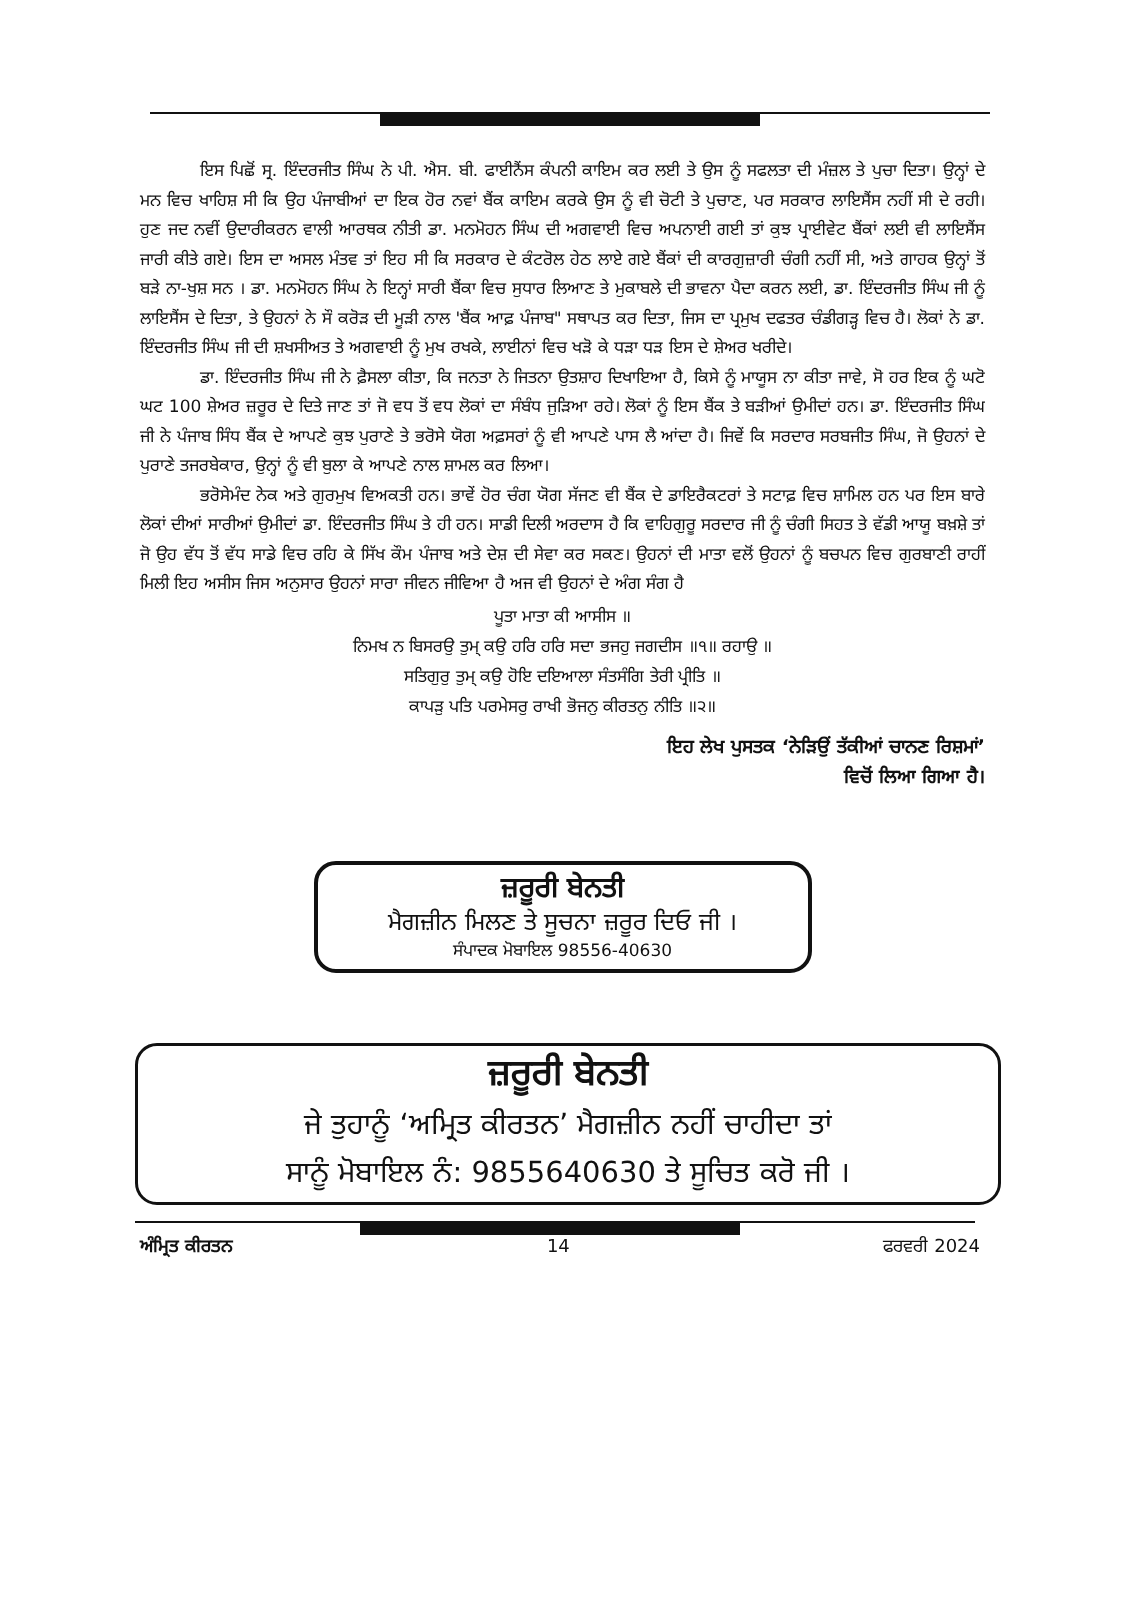ਇਸ ਪਿਛੋਂ ਸ੍ਰ. ਇੰਦਰਜੀਤ ਸਿੰਘ ਨੇ ਪੀ. ਐਸ. ਬੀ. ਫਾਈਨੈਂਸ ਕੰਪਨੀ ਕਾਇਮ ਕਰ ਲਈ ਤੇ ਉਸ ਨੂੰ ਸਫਲਤਾ ਦੀ ਮੰਜ਼ਲ ਤੇ ਪੁਚਾ ਦਿਤਾ। ਉਨ੍ਹਾਂ ਦੇ ਮਨ ਵਿਚ ਖਾਹਿਸ਼ ਸੀ ਕਿ ਉਹ ਪੰਜਾਬੀਆਂ ਦਾ ਇਕ ਹੋਰ ਨਵਾਂ ਬੈਂਕ ਕਾਇਮ ਕਰਕੇ ਉਸ ਨੂੰ ਵੀ ਚੋਟੀ ਤੇ ਪੁਚਾਣ, ਪਰ ਸਰਕਾਰ ਲਾਇਸੈਂਸ ਨਹੀਂ ਸੀ ਦੇ ਰਹੀ। ਹੁਣ ਜਦ ਨਵੀਂ ਉਦਾਰੀਕਰਨ ਵਾਲੀ ਆਰਥਕ ਨੀਤੀ ਡਾ. ਮਨਮੋਹਨ ਸਿੰਘ ਦੀ ਅਗਵਾਈ ਵਿਚ ਅਪਨਾਈ ਗਈ ਤਾਂ ਕੁਝ ਪ੍ਰਾਈਵੇਟ ਬੈਂਕਾਂ ਲਈ ਵੀ ਲਾਇਸੈਂਸ ਜਾਰੀ ਕੀਤੇ ਗਏ। ਇਸ ਦਾ ਅਸਲ ਮੰਤਵ ਤਾਂ ਇਹ ਸੀ ਕਿ ਸਰਕਾਰ ਦੇ ਕੰਟਰੋਲ ਹੇਠ ਲਾਏ ਗਏ ਬੈਂਕਾਂ ਦੀ ਕਾਰਗੁਜ਼ਾਰੀ ਚੰਗੀ ਨਹੀਂ ਸੀ, ਅਤੇ ਗਾਹਕ ਉਨ੍ਹਾਂ ਤੋਂ ਬੜੇ ਨਾ-ਖੁਸ਼ ਸਨ । ਡਾ. ਮਨਮੋਹਨ ਸਿੰਘ ਨੇ ਇਨ੍ਹਾਂ ਸਾਰੀ ਬੈਂਕਾ ਵਿਚ ਸੁਧਾਰ ਲਿਆਣ ਤੇ ਮੁਕਾਬਲੇ ਦੀ ਭਾਵਨਾ ਪੈਦਾ ਕਰਨ ਲਈ, ਡਾ. ਇੰਦਰਜੀਤ ਸਿੰਘ ਜੀ ਨੂੰ ਲਾਇਸੈਂਸ ਦੇ ਦਿਤਾ, ਤੇ ਉਹਨਾਂ ਨੇ ਸੌ ਕਰੋੜ ਦੀ ਮੂੜੀ ਨਾਲ 'ਬੈਂਕ ਆਫ਼ ਪੰਜਾਬ" ਸਥਾਪਤ ਕਰ ਦਿਤਾ, ਜਿਸ ਦਾ ਪ੍ਰਮੁਖ ਦਫਤਰ ਚੰਡੀਗੜ੍ਹ ਵਿਚ ਹੈ। ਲੋਕਾਂ ਨੇ ਡਾ. ਇੰਦਰਜੀਤ ਸਿੰਘ ਜੀ ਦੀ ਸ਼ਖਸੀਅਤ ਤੇ ਅਗਵਾਈ ਨੂੰ ਮੁਖ ਰਖਕੇ, ਲਾਈਨਾਂ ਵਿਚ ਖੜੋ ਕੇ ਧੜਾ ਧੜ ਇਸ ਦੇ ਸ਼ੇਅਰ ਖਰੀਦੇ।
ਡਾ. ਇੰਦਰਜੀਤ ਸਿੰਘ ਜੀ ਨੇ ਫ਼ੈਸਲਾ ਕੀਤਾ, ਕਿ ਜਨਤਾ ਨੇ ਜਿਤਨਾ ਉਤਸ਼ਾਹ ਦਿਖਾਇਆ ਹੈ, ਕਿਸੇ ਨੂੰ ਮਾਯੂਸ ਨਾ ਕੀਤਾ ਜਾਵੇ, ਸੋ ਹਰ ਇਕ ਨੂੰ ਘਟੋ ਘਟ 100 ਸ਼ੇਅਰ ਜ਼ਰੂਰ ਦੇ ਦਿਤੇ ਜਾਣ ਤਾਂ ਜੋ ਵਧ ਤੋਂ ਵਧ ਲੋਕਾਂ ਦਾ ਸੰਬੰਧ ਜੁੜਿਆ ਰਹੇ। ਲੋਕਾਂ ਨੂੰ ਇਸ ਬੈਂਕ ਤੇ ਬੜੀਆਂ ਉਮੀਦਾਂ ਹਨ। ਡਾ. ਇੰਦਰਜੀਤ ਸਿੰਘ ਜੀ ਨੇ ਪੰਜਾਬ ਸਿੰਧ ਬੈਂਕ ਦੇ ਆਪਣੇ ਕੁਝ ਪੁਰਾਣੇ ਤੇ ਭਰੋਸੇ ਯੋਗ ਅਫ਼ਸਰਾਂ ਨੂੰ ਵੀ ਆਪਣੇ ਪਾਸ ਲੈ ਆਂਦਾ ਹੈ। ਜਿਵੇਂ ਕਿ ਸਰਦਾਰ ਸਰਬਜੀਤ ਸਿੰਘ, ਜੋ ਉਹਨਾਂ ਦੇ ਪੁਰਾਣੇ ਤਜਰਬੇਕਾਰ, ਉਨ੍ਹਾਂ ਨੂੰ ਵੀ ਬੁਲਾ ਕੇ ਆਪਣੇ ਨਾਲ ਸ਼ਾਮਲ ਕਰ ਲਿਆ।
ਭਰੋਸੇਮੰਦ ਨੇਕ ਅਤੇ ਗੁਰਮੁਖ ਵਿਅਕਤੀ ਹਨ। ਭਾਵੇਂ ਹੋਰ ਚੰਗ ਯੋਗ ਸੱਜਣ ਵੀ ਬੈਂਕ ਦੇ ਡਾਇਰੈਕਟਰਾਂ ਤੇ ਸਟਾਫ਼ ਵਿਚ ਸ਼ਾਮਿਲ ਹਨ ਪਰ ਇਸ ਬਾਰੇ ਲੋਕਾਂ ਦੀਆਂ ਸਾਰੀਆਂ ਉਮੀਦਾਂ ਡਾ. ਇੰਦਰਜੀਤ ਸਿੰਘ ਤੇ ਹੀ ਹਨ। ਸਾਡੀ ਦਿਲੀ ਅਰਦਾਸ ਹੈ ਕਿ ਵਾਹਿਗੁਰੂ ਸਰਦਾਰ ਜੀ ਨੂੰ ਚੰਗੀ ਸਿਹਤ ਤੇ ਵੱਡੀ ਆਯੂ ਬਖ਼ਸ਼ੇ ਤਾਂ ਜੋ ਉਹ ਵੱਧ ਤੋਂ ਵੱਧ ਸਾਡੇ ਵਿਚ ਰਹਿ ਕੇ ਸਿੱਖ ਕੌਮ ਪੰਜਾਬ ਅਤੇ ਦੇਸ਼ ਦੀ ਸੇਵਾ ਕਰ ਸਕਣ। ਉਹਨਾਂ ਦੀ ਮਾਤਾ ਵਲੋਂ ਉਹਨਾਂ ਨੂੰ ਬਚਪਨ ਵਿਚ ਗੁਰਬਾਣੀ ਰਾਹੀਂ ਮਿਲੀ ਇਹ ਅਸੀਸ ਜਿਸ ਅਨੁਸਾਰ ਉਹਨਾਂ ਸਾਰਾ ਜੀਵਨ ਜੀਵਿਆ ਹੈ ਅਜ ਵੀ ਉਹਨਾਂ ਦੇ ਅੰਗ ਸੰਗ ਹੈ
ਪੂਤਾ ਮਾਤਾ ਕੀ ਆਸੀਸ ॥
ਨਿਮਖ ਨ ਬਿਸਰਉ ਤੁਮ੍ ਕਉ ਹਰਿ ਹਰਿ ਸਦਾ ਭਜਹੁ ਜਗਦੀਸ ॥੧॥ ਰਹਾਉ ॥
ਸਤਿਗੁਰੁ ਤੁਮ੍ ਕਉ ਹੋਇ ਦਇਆਲਾ ਸੰਤਸੰਗਿ ਤੇਰੀ ਪ੍ਰੀਤਿ ॥
ਕਾਪੜੁ ਪਤਿ ਪਰਮੇਸਰੁ ਰਾਖੀ ਭੋਜਨੁ ਕੀਰਤਨੁ ਨੀਤਿ ॥੨॥
ਇਹ ਲੇਖ ਪੁਸਤਕ ‘ਨੇੜਿਉਂ ਤੱਕੀਆਂ ਚਾਨਣ ਰਿਸ਼ਮਾਂ’
ਵਿਚੋਂ ਲਿਆ ਗਿਆ ਹੈ।
ਜ਼ਰੂਰੀ ਬੇਨਤੀ
ਮੈਗਜ਼ੀਨ ਮਿਲਣ ਤੇ ਸੂਚਨਾ ਜ਼ਰੂਰ ਦਿਓ ਜੀ ।
ਸੰਪਾਦਕ ਮੋਬਾਇਲ 98556-40630
ਜ਼ਰੂਰੀ ਬੇਨਤੀ
ਜੇ ਤੁਹਾਨੂੰ ‘ਅਮ੍ਰਿਤ ਕੀਰਤਨ’ ਮੈਗਜ਼ੀਨ ਨਹੀਂ ਚਾਹੀਦਾ ਤਾਂ
ਸਾਨੂੰ ਮੋਬਾਇਲ ਨੰ: 9855640630 ਤੇ ਸੂਚਿਤ ਕਰੋ ਜੀ ।
ਅੰਮ੍ਰਿਤ ਕੀਰਤਨ 14 ਫਰਵਰੀ 2024